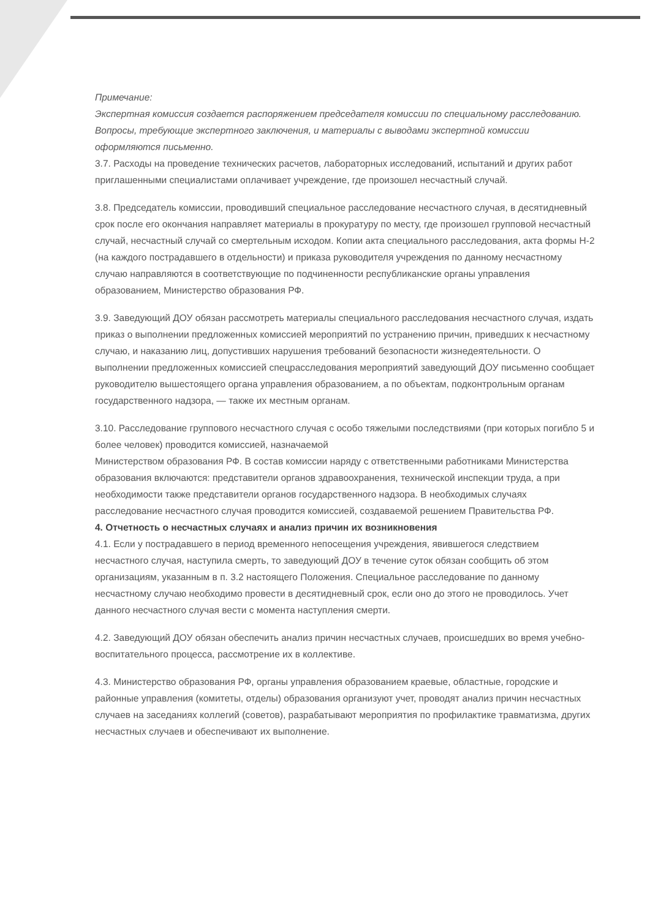Примечание:
Экспертная комиссия создается распоряжением председателя комиссии по специальному расследованию. Вопросы, требующие экспертного заключения, и материалы с выводами экспертной комиссии оформляются письменно.
3.7. Расходы на проведение технических расчетов, лабораторных исследований, испытаний и других работ приглашенными специалистами оплачивает учреждение, где произошел несчастный случай.
3.8. Председатель комиссии, проводивший специальное расследование несчастного случая, в десятидневный срок после его окончания направляет материалы в прокуратуру по месту, где произошел групповой несчастный случай, несчастный случай со смертельным исходом. Копии акта специального расследования, акта формы Н-2 (на каждого пострадавшего в отдельности) и приказа руководителя учреждения по данному несчастному случаю направляются в соответствующие по подчиненности республиканские органы управления образованием, Министерство образования РФ.
3.9. Заведующий ДОУ обязан рассмотреть материалы специального расследования несчастного случая, издать приказ о выполнении предложенных комиссией мероприятий по устранению причин, приведших к несчастному случаю, и наказанию лиц, допустивших нарушения требований безопасности жизнедеятельности. О выполнении предложенных комиссией спецрасследования мероприятий заведующий ДОУ письменно сообщает руководителю вышестоящего органа управления образованием, а по объектам, подконтрольным органам государственного надзора, — также их местным органам.
3.10. Расследование группового несчастного случая с особо тяжелыми последствиями (при которых погибло 5 и более человек) проводится комиссией, назначаемой
Министерством образования РФ. В состав комиссии наряду с ответственными работниками Министерства образования включаются: представители органов здравоохранения, технической инспекции труда, а при необходимости также представители органов государственного надзора. В необходимых случаях расследование несчастного случая проводится комиссией, создаваемой решением Правительства РФ.
4. Отчетность о несчастных случаях и анализ причин их возникновения
4.1. Если у пострадавшего в период временного непосещения учреждения, явившегося следствием несчастного случая, наступила смерть, то заведующий ДОУ в течение суток обязан сообщить об этом организациям, указанным в п. 3.2 настоящего Положения. Специальное расследование по данному несчастному случаю необходимо провести в десятидневный срок, если оно до этого не проводилось. Учет данного несчастного случая вести с момента наступления смерти.
4.2. Заведующий ДОУ обязан обеспечить анализ причин несчастных случаев, происшедших во время учебно-воспитательного процесса, рассмотрение их в коллективе.
4.3. Министерство образования РФ, органы управления образованием краевые, областные, городские и районные управления (комитеты, отделы) образования организуют учет, проводят анализ причин несчастных случаев на заседаниях коллегий (советов), разрабатывают мероприятия по профилактике травматизма, других несчастных случаев и обеспечивают их выполнение.